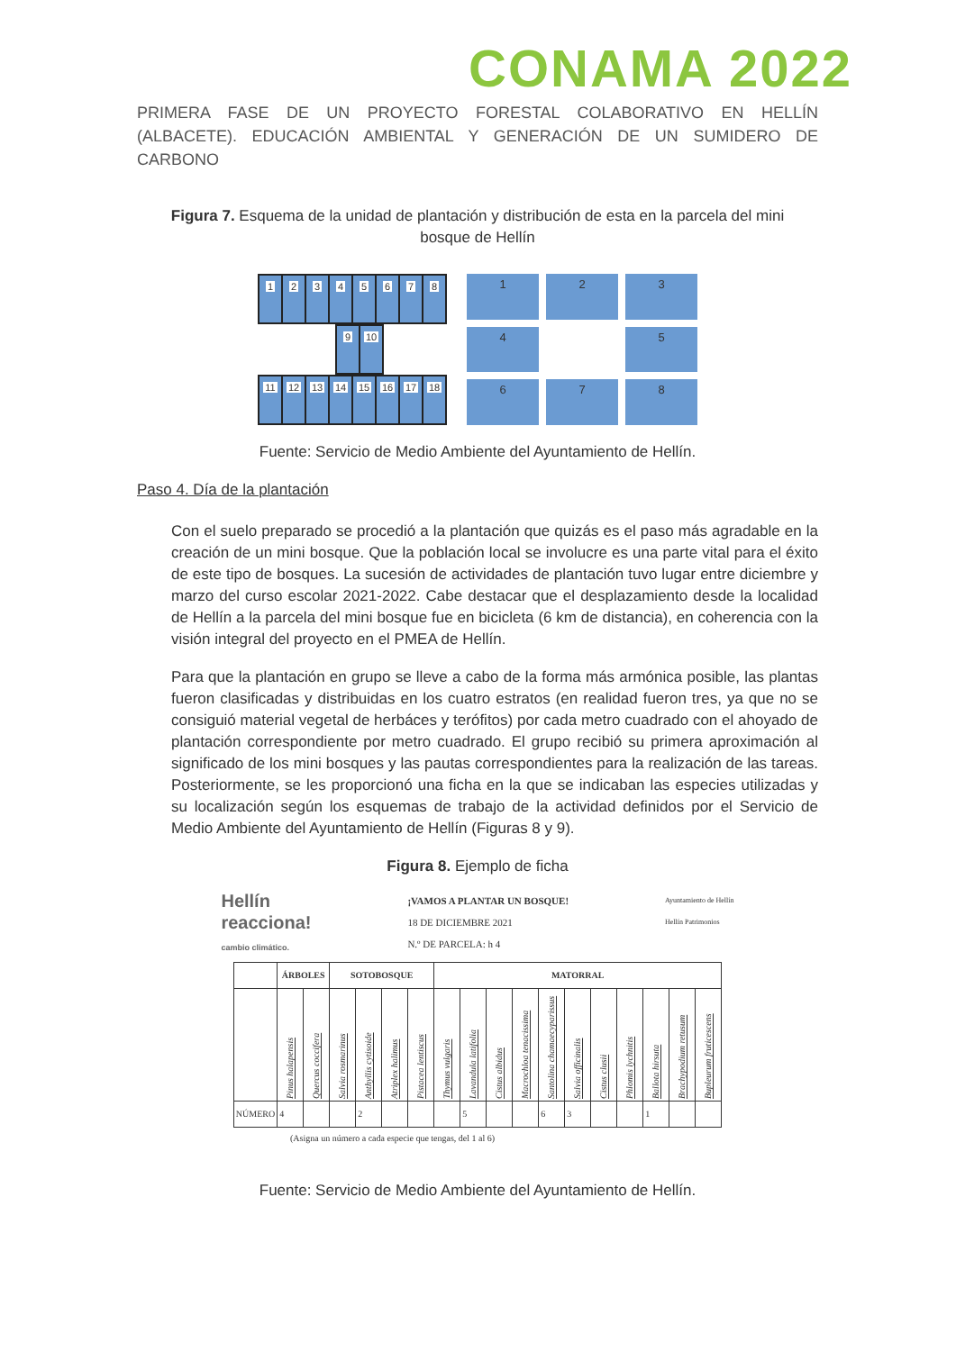CONAMA 2022
PRIMERA FASE DE UN PROYECTO FORESTAL COLABORATIVO EN HELLÍN (ALBACETE). EDUCACIÓN AMBIENTAL Y GENERACIÓN DE UN SUMIDERO DE CARBONO
Figura 7. Esquema de la unidad de plantación y distribución de esta en la parcela del mini bosque de Hellín
12345678
9 10
11 12 13 14 15 16 17 18
1
2
3
4
5
6
7
8
Fuente: Servicio de Medio Ambiente del Ayuntamiento de Hellín.
Paso 4. Día de la plantación
Con el suelo preparado se procedió a la plantación que quizás es el paso más agradable en la creación de un mini bosque. Que la población local se involucre es una parte vital para el éxito de este tipo de bosques. La sucesión de actividades de plantación tuvo lugar entre diciembre y marzo del curso escolar 2021-2022. Cabe destacar que el desplazamiento desde la localidad de Hellín a la parcela del mini bosque fue en bicicleta (6 km de distancia), en coherencia con la visión integral del proyecto en el PMEA de Hellín.
Para que la plantación en grupo se lleve a cabo de la forma más armónica posible, las plantas fueron clasificadas y distribuidas en los cuatro estratos (en realidad fueron tres, ya que no se consiguió material vegetal de herbáces y terófitos) por cada metro cuadrado con el ahoyado de plantación correspondiente por metro cuadrado. El grupo recibió su primera aproximación al significado de los mini bosques y las pautas correspondientes para la realización de las tareas. Posteriormente, se les proporcionó una ficha en la que se indicaban las especies utilizadas y su localización según los esquemas de trabajo de la actividad definidos por el Servicio de Medio Ambiente del Ayuntamiento de Hellín (Figuras 8 y 9).
Figura 8. Ejemplo de ficha
Hellín
reacciona!
cambio climático.
¡VAMOS A PLANTAR UN BOSQUE!
18 DE DICIEMBRE 2021
N.º DE PARCELA: h 4
Ayuntamiento de Hellín
Hellín Patrimonios
| | ÁRBOLES | | SOTOBOSQUE | | | | MATORRAL | | | | | | | | | | |
| --- | --- | --- | --- | --- | --- | --- | --- | --- | --- | --- | --- | --- | --- | --- | --- | --- | --- |
| | Pinus halapensis | Quercus coccifera | Salvia rosmarinus | Anthyllis cytisoide | Atriplex halimus | Pistacea lentiscus | Thymus vulgaris | Lavandula latifolia | Cistus albidus | Macrochloa tenacissima | Santolina chamaecyparissus | Salvia officinalis | Cistus clusii | Phlomis lychnitis | Ballota hirsuta | Brachypodium retusum | Bupleurum fruticescens |
| NÚMERO | 4 | | | 2 | | | | 5 | | | 6 | 3 | | | 1 | | |
(Asigna un número a cada especie que tengas, del 1 al 6)
Fuente: Servicio de Medio Ambiente del Ayuntamiento de Hellín.